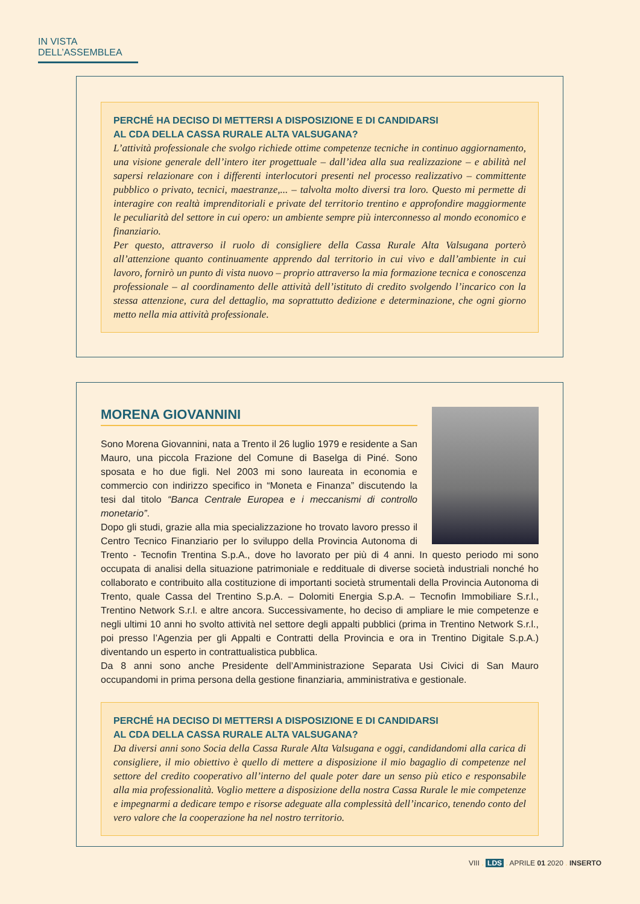IN VISTA DELL’ASSEMBLEA
PERCHÉ HA DECISO DI METTERSI A DISPOSIZIONE E DI CANDIDARSI
AL CDA DELLA CASSA RURALE ALTA VALSUGANA?
L’attività professionale che svolgo richiede ottime competenze tecniche in continuo aggiornamento, una visione generale dell’intero iter progettuale – dall’idea alla sua realizzazione – e abilità nel sapersi relazionare con i differenti interlocutori presenti nel processo realizzativo – committente pubblico o privato, tecnici, maestranze,... – talvolta molto diversi tra loro. Questo mi permette di interagire con realtà imprenditoriali e private del territorio trentino e approfondire maggiormente le peculiarità del settore in cui opero: un ambiente sempre più interconnesso al mondo economico e finanziario.
Per questo, attraverso il ruolo di consigliere della Cassa Rurale Alta Valsugana porterò all’attenzione quanto continuamente apprendo dal territorio in cui vivo e dall’ambiente in cui lavoro, fornirò un punto di vista nuovo – proprio attraverso la mia formazione tecnica e conoscenza professionale – al coordinamento delle attività dell’istituto di credito svolgendo l’incarico con la stessa attenzione, cura del dettaglio, ma soprattutto dedizione e determinazione, che ogni giorno metto nella mia attività professionale.
MORENA GIOVANNINI
Sono Morena Giovannini, nata a Trento il 26 luglio 1979 e residente a San Mauro, una piccola Frazione del Comune di Baselga di Piné. Sono sposata e ho due figli. Nel 2003 mi sono laureata in economia e commercio con indirizzo specifico in “Moneta e Finanza” discutendo la tesi dal titolo “Banca Centrale Europea e i meccanismi di controllo monetario”.
Dopo gli studi, grazie alla mia specializzazione ho trovato lavoro presso il Centro Tecnico Finanziario per lo sviluppo della Provincia Autonoma di Trento - Tecnofin Trentina S.p.A., dove ho lavorato per più di 4 anni. In questo periodo mi sono occupata di analisi della situazione patrimoniale e reddituale di diverse società industriali nonché ho collaborato e contribuito alla costituzione di importanti società strumentali della Provincia Autonoma di Trento, quale Cassa del Trentino S.p.A. – Dolomiti Energia S.p.A. – Tecnofin Immobiliare S.r.l., Trentino Network S.r.l. e altre ancora. Successivamente, ho deciso di ampliare le mie competenze e negli ultimi 10 anni ho svolto attività nel settore degli appalti pubblici (prima in Trentino Network S.r.l., poi presso l’Agenzia per gli Appalti e Contratti della Provincia e ora in Trentino Digitale S.p.A.) diventando un esperto in contrattualistica pubblica.
Da 8 anni sono anche Presidente dell’Amministrazione Separata Usi Civici di San Mauro occupandomi in prima persona della gestione finanziaria, amministrativa e gestionale.
PERCHÉ HA DECISO DI METTERSI A DISPOSIZIONE E DI CANDIDARSI
AL CDA DELLA CASSA RURALE ALTA VALSUGANA?
Da diversi anni sono Socia della Cassa Rurale Alta Valsugana e oggi, candidandomi alla carica di consigliere, il mio obiettivo è quello di mettere a disposizione il mio bagaglio di competenze nel settore del credito cooperativo all’interno del quale poter dare un senso più etico e responsabile alla mia professionalità. Voglio mettere a disposizione della nostra Cassa Rurale le mie competenze e impegnarmi a dedicare tempo e risorse adeguate alla complessità dell’incarico, tenendo conto del vero valore che la cooperazione ha nel nostro territorio.
VIII . LDS . APRILE 01. 2020 . INSERTO